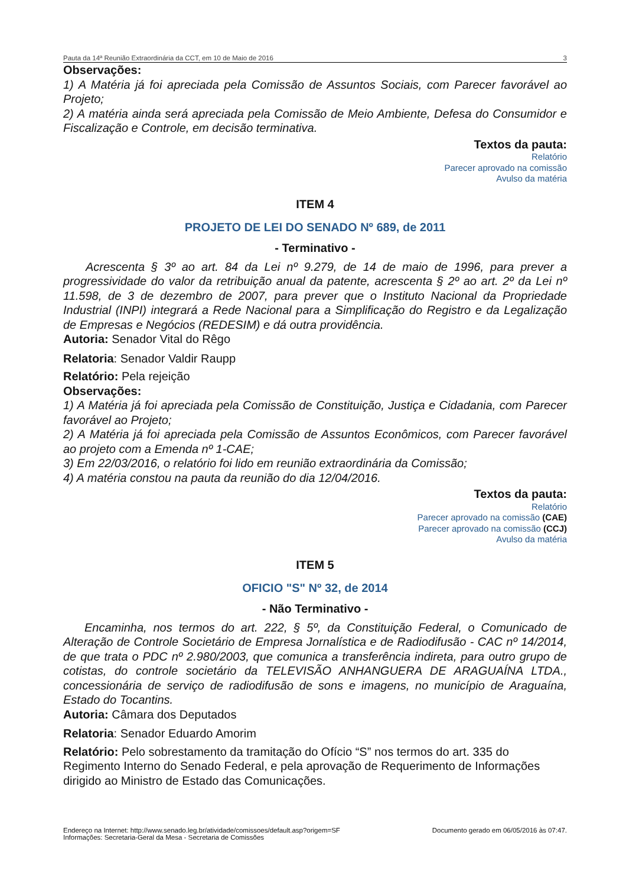Pauta da 14ª Reunião Extraordinária da CCT, em 10 de Maio de 2016 3
Observações:
1) A Matéria já foi apreciada pela Comissão de Assuntos Sociais, com Parecer favorável ao Projeto;
2) A matéria ainda será apreciada pela Comissão de Meio Ambiente, Defesa do Consumidor e Fiscalização e Controle, em decisão terminativa.
Textos da pauta:
Relatório
Parecer aprovado na comissão
Avulso da matéria
ITEM 4
PROJETO DE LEI DO SENADO Nº 689, de 2011
- Terminativo -
Acrescenta § 3º ao art. 84 da Lei nº 9.279, de 14 de maio de 1996, para prever a progressividade do valor da retribuição anual da patente, acrescenta § 2º ao art. 2º da Lei nº 11.598, de 3 de dezembro de 2007, para prever que o Instituto Nacional da Propriedade Industrial (INPI) integrará a Rede Nacional para a Simplificação do Registro e da Legalização de Empresas e Negócios (REDESIM) e dá outra providência.
Autoria: Senador Vital do Rêgo
Relatoria: Senador Valdir Raupp
Relatório: Pela rejeição
Observações:
1) A Matéria já foi apreciada pela Comissão de Constituição, Justiça e Cidadania, com Parecer favorável ao Projeto;
2) A Matéria já foi apreciada pela Comissão de Assuntos Econômicos, com Parecer favorável ao projeto com a Emenda nº 1-CAE;
3) Em 22/03/2016, o relatório foi lido em reunião extraordinária da Comissão;
4) A matéria constou na pauta da reunião do dia 12/04/2016.
Textos da pauta:
Relatório
Parecer aprovado na comissão (CAE)
Parecer aprovado na comissão (CCJ)
Avulso da matéria
ITEM 5
OFICIO "S" Nº 32, de 2014
- Não Terminativo -
Encaminha, nos termos do art. 222, § 5º, da Constituição Federal, o Comunicado de Alteração de Controle Societário de Empresa Jornalística e de Radiodifusão - CAC nº 14/2014, de que trata o PDC nº 2.980/2003, que comunica a transferência indireta, para outro grupo de cotistas, do controle societário da TELEVISÃO ANHANGUERA DE ARAGUAÍNA LTDA., concessionária de serviço de radiodifusão de sons e imagens, no município de Araguaína, Estado do Tocantins.
Autoria: Câmara dos Deputados
Relatoria: Senador Eduardo Amorim
Relatório: Pelo sobrestamento da tramitação do Ofício “S” nos termos do art. 335 do Regimento Interno do Senado Federal, e pela aprovação de Requerimento de Informações dirigido ao Ministro de Estado das Comunicações.
Endereço na Internet: http://www.senado.leg.br/atividade/comissoes/default.asp?origem=SF
Informações: Secretaria-Geral da Mesa - Secretaria de Comissões Documento gerado em 06/05/2016 às 07:47.